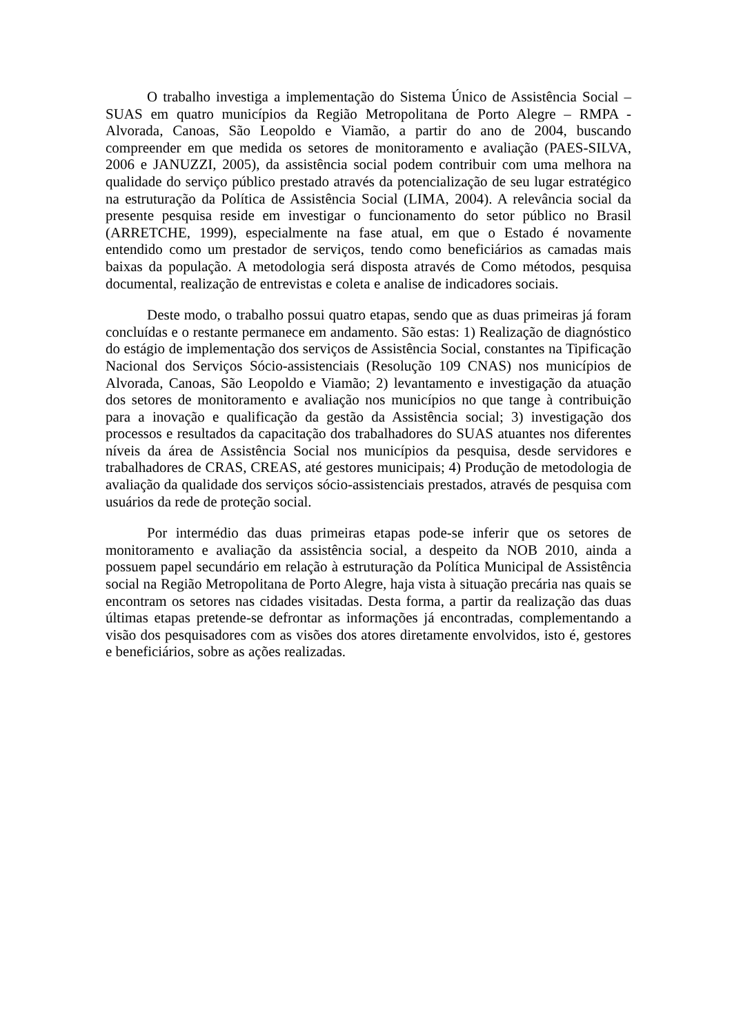O trabalho investiga a implementação do Sistema Único de Assistência Social – SUAS em quatro municípios da Região Metropolitana de Porto Alegre – RMPA - Alvorada, Canoas, São Leopoldo e Viamão, a partir do ano de 2004, buscando compreender em que medida os setores de monitoramento e avaliação (PAES-SILVA, 2006 e JANUZZI, 2005), da assistência social podem contribuir com uma melhora na qualidade do serviço público prestado através da potencialização de seu lugar estratégico na estruturação da Política de Assistência Social (LIMA, 2004). A relevância social da presente pesquisa reside em investigar o funcionamento do setor público no Brasil (ARRETCHE, 1999), especialmente na fase atual, em que o Estado é novamente entendido como um prestador de serviços, tendo como beneficiários as camadas mais baixas da população. A metodologia será disposta através de Como métodos, pesquisa documental, realização de entrevistas e coleta e analise de indicadores sociais.
Deste modo, o trabalho possui quatro etapas, sendo que as duas primeiras já foram concluídas e o restante permanece em andamento. São estas: 1) Realização de diagnóstico do estágio de implementação dos serviços de Assistência Social, constantes na Tipificação Nacional dos Serviços Sócio-assistenciais (Resolução 109 CNAS) nos municípios de Alvorada, Canoas, São Leopoldo e Viamão; 2) levantamento e investigação da atuação dos setores de monitoramento e avaliação nos municípios no que tange à contribuição para a inovação e qualificação da gestão da Assistência social; 3) investigação dos processos e resultados da capacitação dos trabalhadores do SUAS atuantes nos diferentes níveis da área de Assistência Social nos municípios da pesquisa, desde servidores e trabalhadores de CRAS, CREAS, até gestores municipais; 4) Produção de metodologia de avaliação da qualidade dos serviços sócio-assistenciais prestados, através de pesquisa com usuários da rede de proteção social.
Por intermédio das duas primeiras etapas pode-se inferir que os setores de monitoramento e avaliação da assistência social, a despeito da NOB 2010, ainda a possuem papel secundário em relação à estruturação da Política Municipal de Assistência social na Região Metropolitana de Porto Alegre, haja vista à situação precária nas quais se encontram os setores nas cidades visitadas. Desta forma, a partir da realização das duas últimas etapas pretende-se defrontar as informações já encontradas, complementando a visão dos pesquisadores com as visões dos atores diretamente envolvidos, isto é, gestores e beneficiários, sobre as ações realizadas.